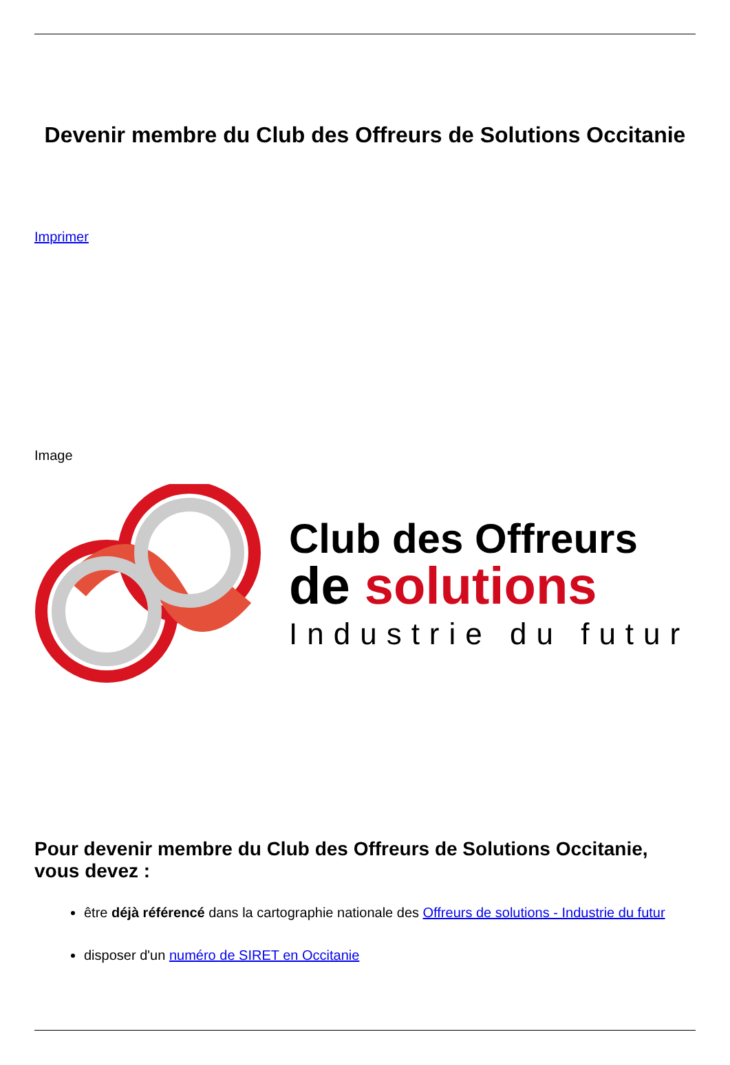Devenir membre du Club des Offreurs de Solutions Occitanie
Imprimer
Image
Club des Offreurs
de solutions
Industrie du futur
Pour devenir membre du Club des Offreurs de Solutions Occitanie, vous devez :
être déjà référencé dans la cartographie nationale des Offreurs de solutions - Industrie du futur
disposer d'un numéro de SIRET en Occitanie